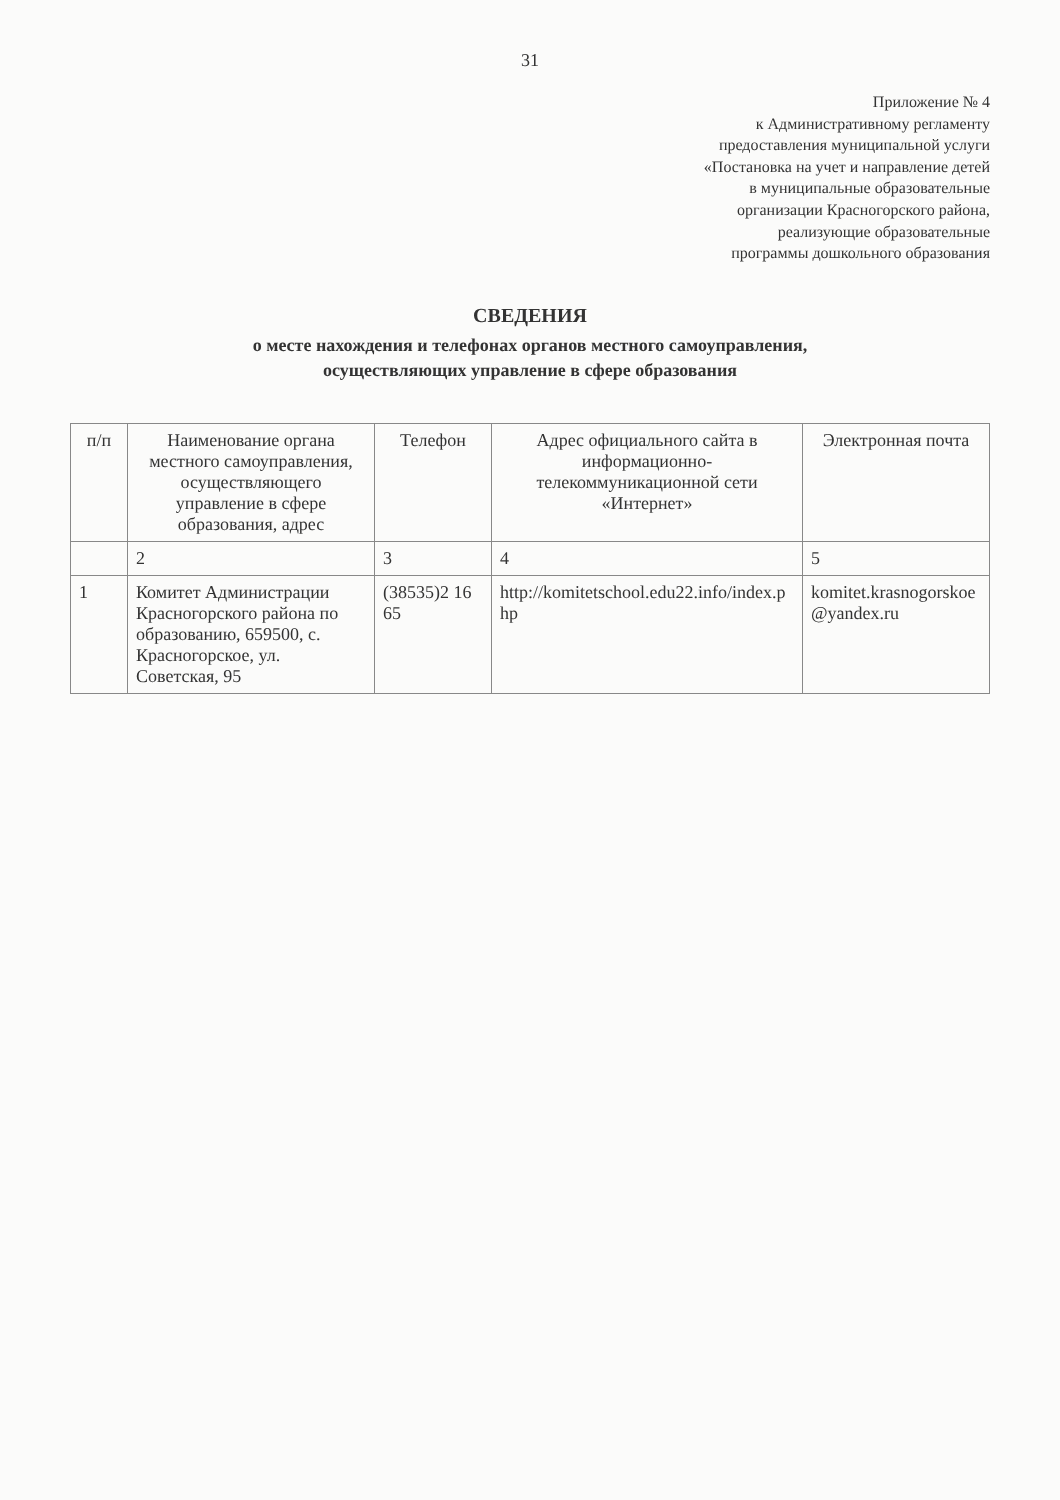31
Приложение № 4
к Административному регламенту
предоставления муниципальной услуги
«Постановка на учет и направление детей
в муниципальные образовательные
организации Красногорского района,
реализующие образовательные
программы дошкольного образования
СВЕДЕНИЯ
о месте нахождения и телефонах органов местного самоуправления,
осуществляющих управление в сфере образования
| п/п | Наименование органа местного самоуправления, осуществляющего управление в сфере образования, адрес | Телефон | Адрес официального сайта в информационно-телекоммуникационной сети «Интернет» | Электронная почта |
| --- | --- | --- | --- | --- |
| | 2 | 3 | 4 | 5 |
| 1 | Комитет Администрации Красногорского района по образованию, 659500, с. Красногорское, ул. Советская, 95 | (38535)2 16 65 | http://komitetschool.edu22.info/index.php | komitet.krasnogorskoe@yandex.ru |